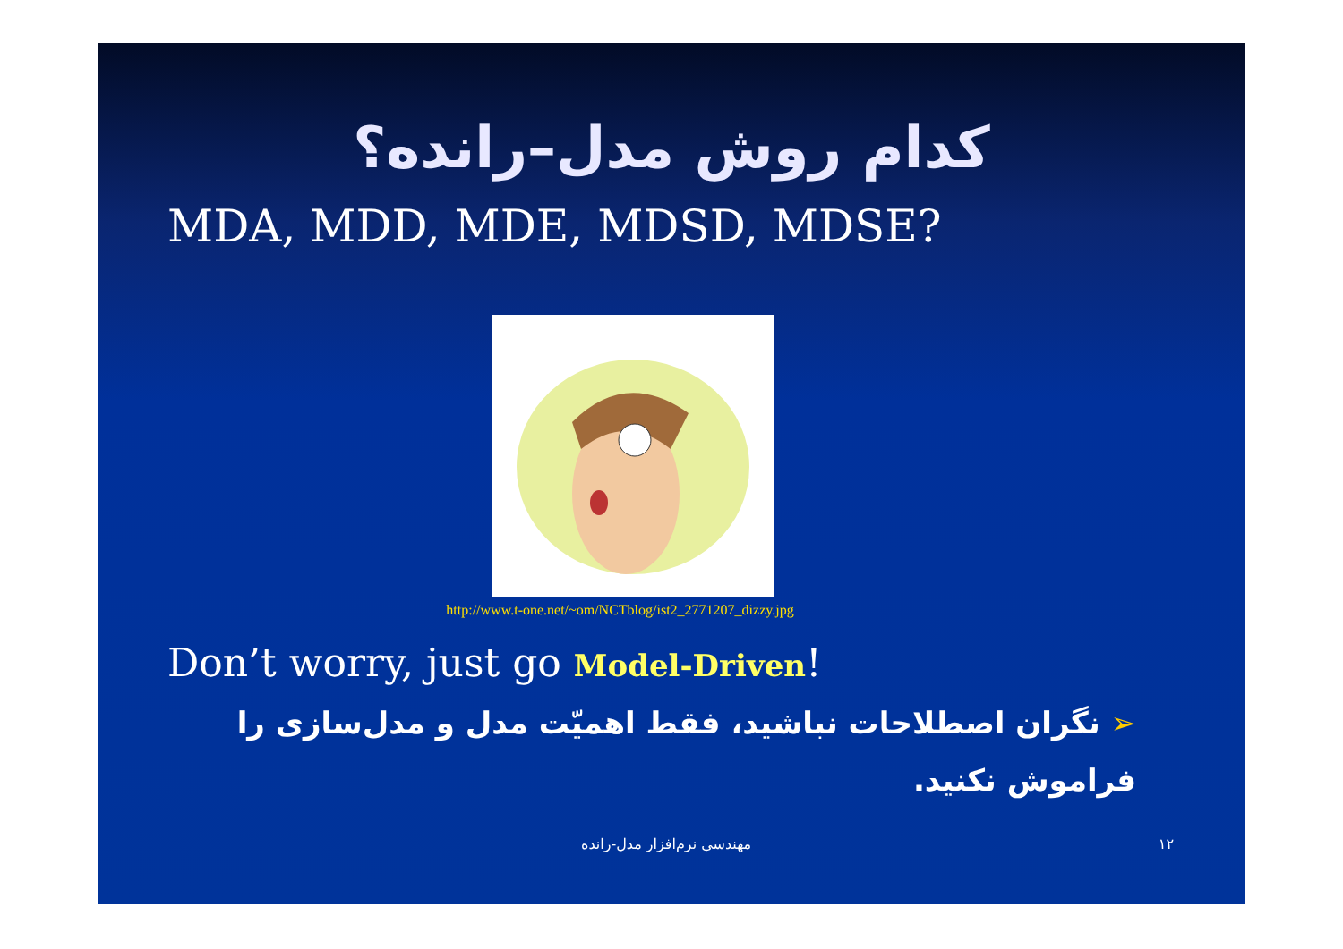کدام روش مدل–رانده؟
MDA, MDD, MDE, MDSD, MDSE?
http://www.t-one.net/~om/NCTblog/ist2_2771207_dizzy.jpg
Don’t worry, just go Model-Driven!
➢ نگران اصطلاحات نباشید، فقط اهمیّت مدل و مدل‌سازی را فراموش نکنید.
مهندسی نرم‌افزار مدل-رانده ۱۲